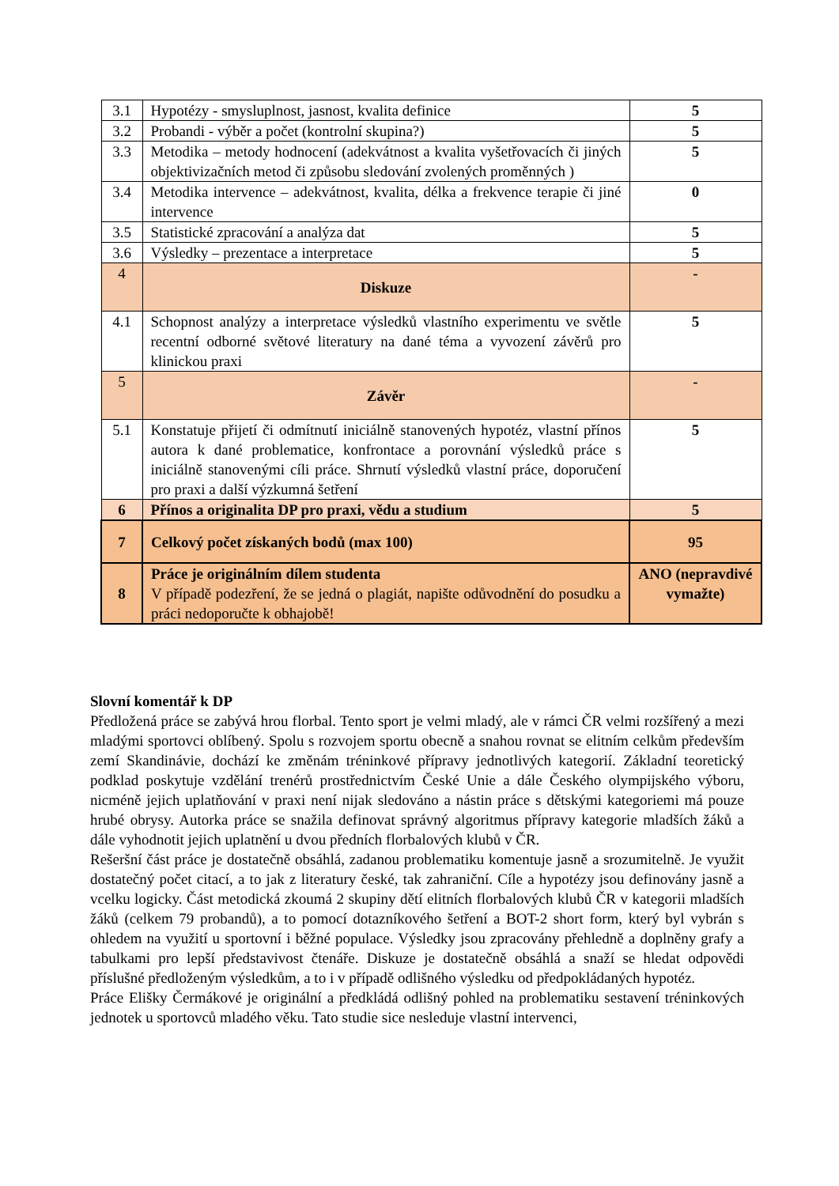| 3.1 | Hypotézy - smysluplnost, jasnost, kvalita definice | 5 |
| 3.2 | Probandi - výběr a počet (kontrolní skupina?) | 5 |
| 3.3 | Metodika – metody hodnocení (adekvátnost a kvalita vyšetřovacích či jiných objektivizačních metod či způsobu sledování zvolených proměnných ) | 5 |
| 3.4 | Metodika intervence – adekvátnost, kvalita, délka a frekvence terapie či jiné intervence | 0 |
| 3.5 | Statistické zpracování a analýza dat | 5 |
| 3.6 | Výsledky – prezentace a interpretace | 5 |
| 4 | Diskuze | - |
| 4.1 | Schopnost analýzy a interpretace výsledků vlastního experimentu ve světle recentní odborné světové literatury na dané téma a vyvození závěrů pro klinickou praxi | 5 |
| 5 | Závěr | - |
| 5.1 | Konstatuje přijetí či odmítnutí iniciálně stanovených hypotéz, vlastní přínos autora k dané problematice, konfrontace a porovnání výsledků práce s iniciálně stanovenými cíli práce. Shrnutí výsledků vlastní práce, doporučení pro praxi a další výzkumná šetření | 5 |
| 6 | Přínos a originalita DP pro praxi, vědu a studium | 5 |
| 7 | Celkový počet získaných bodů (max 100) | 95 |
| 8 | Práce je originálním dílem studenta V případě podezření, že se jedná o plagiát, napište odůvodnění do posudku a práci nedoporučte k obhajobě! | ANO (nepravdivé vymažte) |
Slovní komentář k DP
Předložená práce se zabývá hrou florbal. Tento sport je velmi mladý, ale v rámci ČR velmi rozšířený a mezi mladými sportovci oblíbený. Spolu s rozvojem sportu obecně a snahou rovnat se elitním celkům především zemí Skandinávie, dochází ke změnám tréninkové přípravy jednotlivých kategorií. Základní teoretický podklad poskytuje vzdělání trenérů prostřednictvím České Unie a dále Českého olympijského výboru, nicméně jejich uplatňování v praxi není nijak sledováno a nástin práce s dětskými kategoriemi má pouze hrubé obrysy. Autorka práce se snažila definovat správný algoritmus přípravy kategorie mladších žáků a dále vyhodnotit jejich uplatnění u dvou předních florbalových klubů v ČR.
Rešeršní část práce je dostatečně obsáhlá, zadanou problematiku komentuje jasně a srozumitelně. Je využit dostatečný počet citací, a to jak z literatury české, tak zahraniční. Cíle a hypotézy jsou definovány jasně a vcelku logicky. Část metodická zkoumá 2 skupiny dětí elitních florbalových klubů ČR v kategorii mladších žáků (celkem 79 probandů), a to pomocí dotazníkového šetření a BOT-2 short form, který byl vybrán s ohledem na využití u sportovní i běžné populace. Výsledky jsou zpracovány přehledně a doplněny grafy a tabulkami pro lepší představivost čtenáře. Diskuze je dostatečně obsáhlá a snaží se hledat odpovědi příslušné předloženým výsledkům, a to i v případě odlišného výsledku od předpokládaných hypotéz.
Práce Elišky Čermákové je originální a předkládá odlišný pohled na problematiku sestavení tréninkových jednotek u sportovců mladého věku. Tato studie sice nesleduje vlastní intervenci,